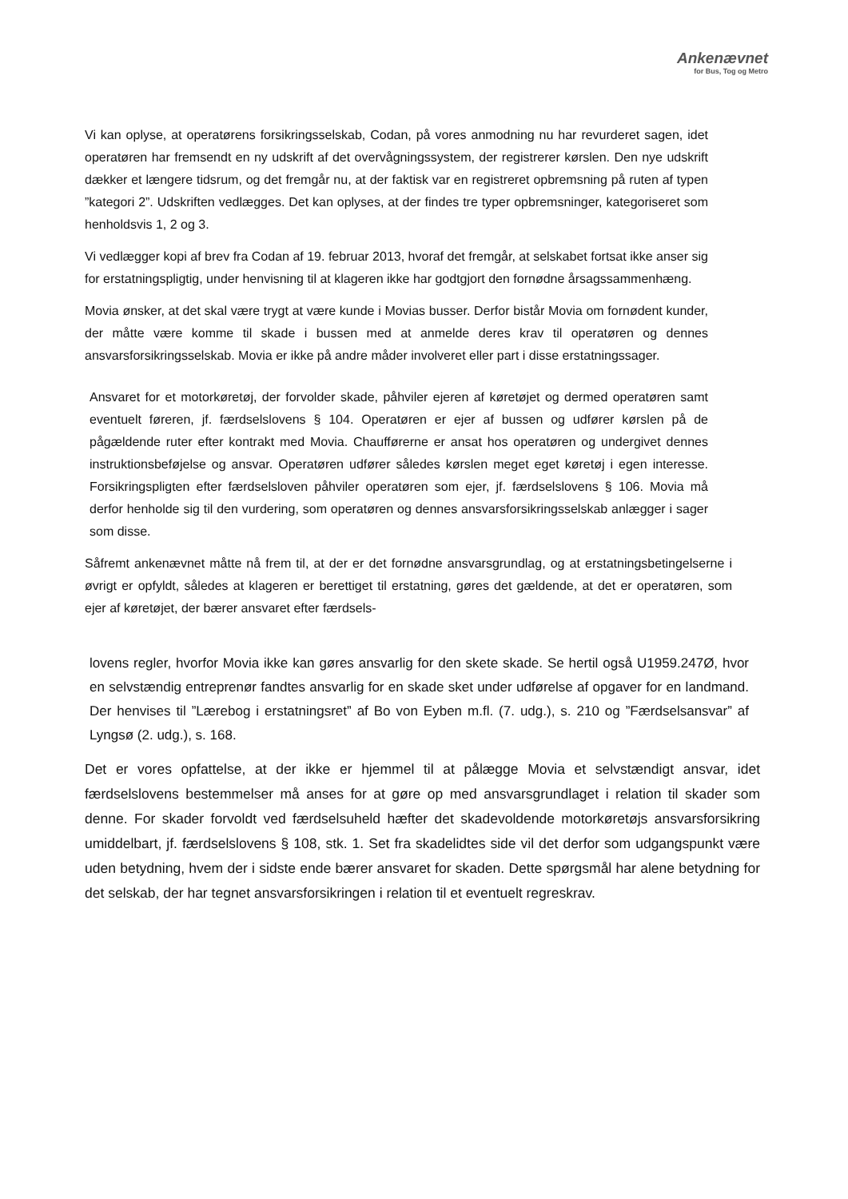Ankenævnet
for Bus, Tog og Metro
Vi kan oplyse, at operatørens forsikringsselskab, Codan, på vores anmodning nu har revurderet sagen, idet operatøren har fremsendt en ny udskrift af det overvågningssystem, der registrerer kørslen. Den nye udskrift dækker et længere tidsrum, og det fremgår nu, at der faktisk var en registreret opbremsning på ruten af typen ”kategori 2”. Udskriften vedlægges. Det kan oplyses, at der findes tre typer opbremsninger, kategoriseret som henholdsvis 1, 2 og 3.
Vi vedlægger kopi af brev fra Codan af 19. februar 2013, hvoraf det fremgår, at selskabet fortsat ikke anser sig for erstatningspligtig, under henvisning til at klageren ikke har godtgjort den fornødne årsagssammenhæng.
Movia ønsker, at det skal være trygt at være kunde i Movias busser. Derfor bistår Movia om fornødent kunder, der måtte være komme til skade i bussen med at anmelde deres krav til operatøren og dennes ansvarsforsikringsselskab. Movia er ikke på andre måder involveret eller part i disse erstatningssager.
Ansvaret for et motorkøretøj, der forvolder skade, påhviler ejeren af køretøjet og dermed operatøren samt eventuelt føreren, jf. færdselslovens § 104. Operatøren er ejer af bussen og udfører kørslen på de pågældende ruter efter kontrakt med Movia. Chaufførerne er ansat hos operatøren og undergivet dennes instruktionsbeføjelse og ansvar. Operatøren udfører således kørslen meget eget køretøj i egen interesse. Forsikringspligten efter færdselsloven påhviler operatøren som ejer, jf. færdselslovens § 106. Movia må derfor henholde sig til den vurdering, som operatøren og dennes ansvarsforsikringsselskab anlægger i sager som disse.
Såfremt ankenævnet måtte nå frem til, at der er det fornødne ansvarsgrundlag, og at erstatningsbetingelserne i øvrigt er opfyldt, således at klageren er berettiget til erstatning, gøres det gældende, at det er operatøren, som ejer af køretøjet, der bærer ansvaret efter færdsels-
lovens regler, hvorfor Movia ikke kan gøres ansvarlig for den skete skade. Se hertil også U1959.247Ø, hvor en selvstændig entreprenør fandtes ansvarlig for en skade sket under udførelse af opgaver for en landmand. Der henvises til ”Lærebog i erstatningsret” af Bo von Eyben m.fl. (7. udg.), s. 210 og ”Færdselsansvar” af Lyngsø (2. udg.), s. 168.
Det er vores opfattelse, at der ikke er hjemmel til at pålægge Movia et selvstændigt ansvar, idet færdselslovens bestemmelser må anses for at gøre op med ansvarsgrundlaget i relation til skader som denne. For skader forvoldt ved færdselsuheld hæfter det skadevoldende motorkøretøjs ansvarsforsikring umiddelbart, jf. færdselslovens § 108, stk. 1. Set fra skadelidtes side vil det derfor som udgangspunkt være uden betydning, hvem der i sidste ende bærer ansvaret for skaden. Dette spørgsmål har alene betydning for det selskab, der har tegnet ansvarsforsikringen i relation til et eventuelt regreskrav.